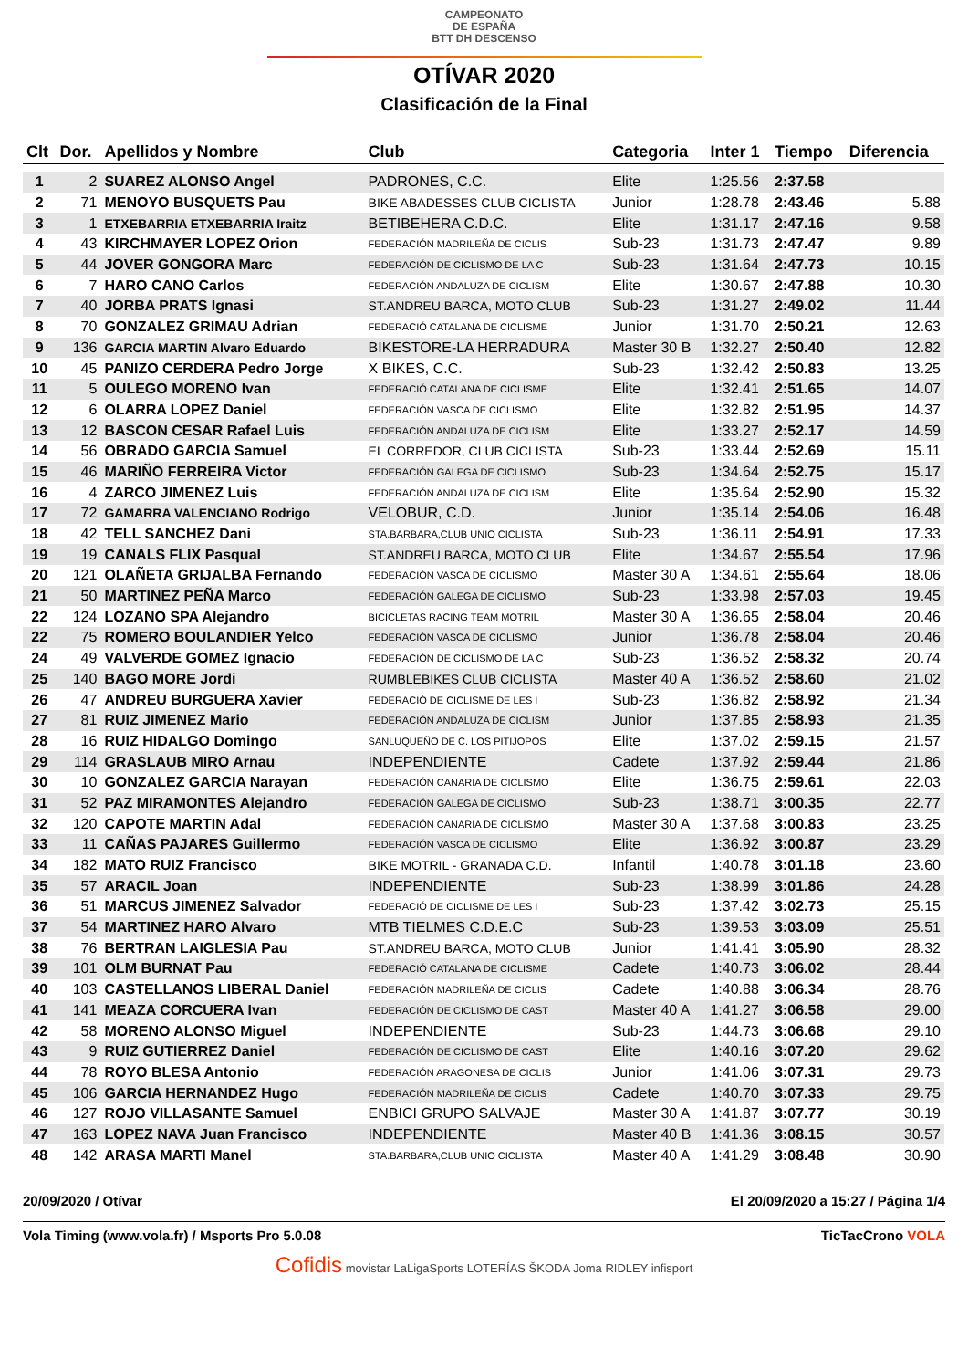CAMPEONATO
DE ESPAÑA
BTT DH DESCENSO
OTÍVAR 2020
Clasificación de la Final
| Clt | Dor. | Apellidos y Nombre | Club | Categoria | Inter 1 | Tiempo | Diferencia |
| --- | --- | --- | --- | --- | --- | --- | --- |
| 1 | 2 | SUAREZ ALONSO Angel | PADRONES, C.C. | Elite | 1:25.56 | 2:37.58 | |
| 2 | 71 | MENOYO BUSQUETS Pau | BIKE ABADESSES CLUB CICLISTA | Junior | 1:28.78 | 2:43.46 | 5.88 |
| 3 | 1 | ETXEBARRIA ETXEBARRIA Iraitz | BETIBEHERA C.D.C. | Elite | 1:31.17 | 2:47.16 | 9.58 |
| 4 | 43 | KIRCHMAYER LOPEZ Orion | FEDERACIÓN MADRILEÑA DE CICLIS | Sub-23 | 1:31.73 | 2:47.47 | 9.89 |
| 5 | 44 | JOVER GONGORA Marc | FEDERACIÓN DE CICLISMO DE LA C | Sub-23 | 1:31.64 | 2:47.73 | 10.15 |
| 6 | 7 | HARO CANO Carlos | FEDERACIÓN ANDALUZA DE CICLISM | Elite | 1:30.67 | 2:47.88 | 10.30 |
| 7 | 40 | JORBA PRATS Ignasi | ST.ANDREU BARCA, MOTO CLUB | Sub-23 | 1:31.27 | 2:49.02 | 11.44 |
| 8 | 70 | GONZALEZ GRIMAU Adrian | FEDERACIÓ CATALANA DE CICLISME | Junior | 1:31.70 | 2:50.21 | 12.63 |
| 9 | 136 | GARCIA MARTIN Alvaro Eduardo | BIKESTORE-LA HERRADURA | Master 30 B | 1:32.27 | 2:50.40 | 12.82 |
| 10 | 45 | PANIZO CERDERA Pedro Jorge | X BIKES, C.C. | Sub-23 | 1:32.42 | 2:50.83 | 13.25 |
| 11 | 5 | OULEGO MORENO Ivan | FEDERACIÓ CATALANA DE CICLISME | Elite | 1:32.41 | 2:51.65 | 14.07 |
| 12 | 6 | OLARRA LOPEZ Daniel | FEDERACIÓN VASCA DE CICLISMO | Elite | 1:32.82 | 2:51.95 | 14.37 |
| 13 | 12 | BASCON CESAR Rafael Luis | FEDERACIÓN ANDALUZA DE CICLISM | Elite | 1:33.27 | 2:52.17 | 14.59 |
| 14 | 56 | OBRADO GARCIA Samuel | EL CORREDOR, CLUB CICLISTA | Sub-23 | 1:33.44 | 2:52.69 | 15.11 |
| 15 | 46 | MARIÑO FERREIRA Victor | FEDERACIÓN GALEGA DE CICLISMO | Sub-23 | 1:34.64 | 2:52.75 | 15.17 |
| 16 | 4 | ZARCO JIMENEZ Luis | FEDERACIÓN ANDALUZA DE CICLISM | Elite | 1:35.64 | 2:52.90 | 15.32 |
| 17 | 72 | GAMARRA VALENCIANO Rodrigo | VELOBUR, C.D. | Junior | 1:35.14 | 2:54.06 | 16.48 |
| 18 | 42 | TELL SANCHEZ Dani | STA.BARBARA,CLUB UNIO CICLISTA | Sub-23 | 1:36.11 | 2:54.91 | 17.33 |
| 19 | 19 | CANALS FLIX Pasqual | ST.ANDREU BARCA, MOTO CLUB | Elite | 1:34.67 | 2:55.54 | 17.96 |
| 20 | 121 | OLAÑETA GRIJALBA Fernando | FEDERACIÓN VASCA DE CICLISMO | Master 30 A | 1:34.61 | 2:55.64 | 18.06 |
| 21 | 50 | MARTINEZ PEÑA Marco | FEDERACIÓN GALEGA DE CICLISMO | Sub-23 | 1:33.98 | 2:57.03 | 19.45 |
| 22 | 124 | LOZANO SPA Alejandro | BICICLETAS RACING TEAM MOTRIL | Master 30 A | 1:36.65 | 2:58.04 | 20.46 |
| 22 | 75 | ROMERO BOULANDIER Yelco | FEDERACIÓN VASCA DE CICLISMO | Junior | 1:36.78 | 2:58.04 | 20.46 |
| 24 | 49 | VALVERDE GOMEZ Ignacio | FEDERACIÓN DE CICLISMO DE LA C | Sub-23 | 1:36.52 | 2:58.32 | 20.74 |
| 25 | 140 | BAGO MORE Jordi | RUMBLEBIKES CLUB CICLISTA | Master 40 A | 1:36.52 | 2:58.60 | 21.02 |
| 26 | 47 | ANDREU BURGUERA Xavier | FEDERACIÓ DE CICLISME DE LES I | Sub-23 | 1:36.82 | 2:58.92 | 21.34 |
| 27 | 81 | RUIZ JIMENEZ Mario | FEDERACIÓN ANDALUZA DE CICLISM | Junior | 1:37.85 | 2:58.93 | 21.35 |
| 28 | 16 | RUIZ HIDALGO Domingo | SANLUQUEÑO DE C. LOS PITIJOPOS | Elite | 1:37.02 | 2:59.15 | 21.57 |
| 29 | 114 | GRASLAUB MIRO Arnau | INDEPENDIENTE | Cadete | 1:37.92 | 2:59.44 | 21.86 |
| 30 | 10 | GONZALEZ GARCIA Narayan | FEDERACIÓN CANARIA DE CICLISMO | Elite | 1:36.75 | 2:59.61 | 22.03 |
| 31 | 52 | PAZ MIRAMONTES Alejandro | FEDERACIÓN GALEGA DE CICLISMO | Sub-23 | 1:38.71 | 3:00.35 | 22.77 |
| 32 | 120 | CAPOTE MARTIN Adal | FEDERACIÓN CANARIA DE CICLISMO | Master 30 A | 1:37.68 | 3:00.83 | 23.25 |
| 33 | 11 | CAÑAS PAJARES Guillermo | FEDERACIÓN VASCA DE CICLISMO | Elite | 1:36.92 | 3:00.87 | 23.29 |
| 34 | 182 | MATO RUIZ Francisco | BIKE MOTRIL - GRANADA C.D. | Infantil | 1:40.78 | 3:01.18 | 23.60 |
| 35 | 57 | ARACIL Joan | INDEPENDIENTE | Sub-23 | 1:38.99 | 3:01.86 | 24.28 |
| 36 | 51 | MARCUS JIMENEZ Salvador | FEDERACIÓ DE CICLISME DE LES I | Sub-23 | 1:37.42 | 3:02.73 | 25.15 |
| 37 | 54 | MARTINEZ HARO Alvaro | MTB TIELMES C.D.E.C | Sub-23 | 1:39.53 | 3:03.09 | 25.51 |
| 38 | 76 | BERTRAN LAIGLESIA Pau | ST.ANDREU BARCA, MOTO CLUB | Junior | 1:41.41 | 3:05.90 | 28.32 |
| 39 | 101 | OLM BURNAT Pau | FEDERACIÓ CATALANA DE CICLISME | Cadete | 1:40.73 | 3:06.02 | 28.44 |
| 40 | 103 | CASTELLANOS LIBERAL Daniel | FEDERACIÓN MADRILEÑA DE CICLIS | Cadete | 1:40.88 | 3:06.34 | 28.76 |
| 41 | 141 | MEAZA CORCUERA Ivan | FEDERACIÓN DE CICLISMO DE CAST | Master 40 A | 1:41.27 | 3:06.58 | 29.00 |
| 42 | 58 | MORENO ALONSO Miguel | INDEPENDIENTE | Sub-23 | 1:44.73 | 3:06.68 | 29.10 |
| 43 | 9 | RUIZ GUTIERREZ Daniel | FEDERACIÓN DE CICLISMO DE CAST | Elite | 1:40.16 | 3:07.20 | 29.62 |
| 44 | 78 | ROYO BLESA Antonio | FEDERACIÓN ARAGONESA DE CICLIS | Junior | 1:41.06 | 3:07.31 | 29.73 |
| 45 | 106 | GARCIA HERNANDEZ Hugo | FEDERACIÓN MADRILEÑA DE CICLIS | Cadete | 1:40.70 | 3:07.33 | 29.75 |
| 46 | 127 | ROJO VILLASANTE Samuel | ENBICI GRUPO SALVAJE | Master 30 A | 1:41.87 | 3:07.77 | 30.19 |
| 47 | 163 | LOPEZ NAVA Juan Francisco | INDEPENDIENTE | Master 40 B | 1:41.36 | 3:08.15 | 30.57 |
| 48 | 142 | ARASA MARTI Manel | STA.BARBARA,CLUB UNIO CICLISTA | Master 40 A | 1:41.29 | 3:08.48 | 30.90 |
20/09/2020 / Otívar El 20/09/2020 a 15:27 / Página 1/4
Vola Timing (www.vola.fr) / Msports Pro 5.0.08 TicTacCrono VOLA
Cofidis movistar LaLigaSports LOTERÍAS ŠKODA Joma RIDLEY infisport